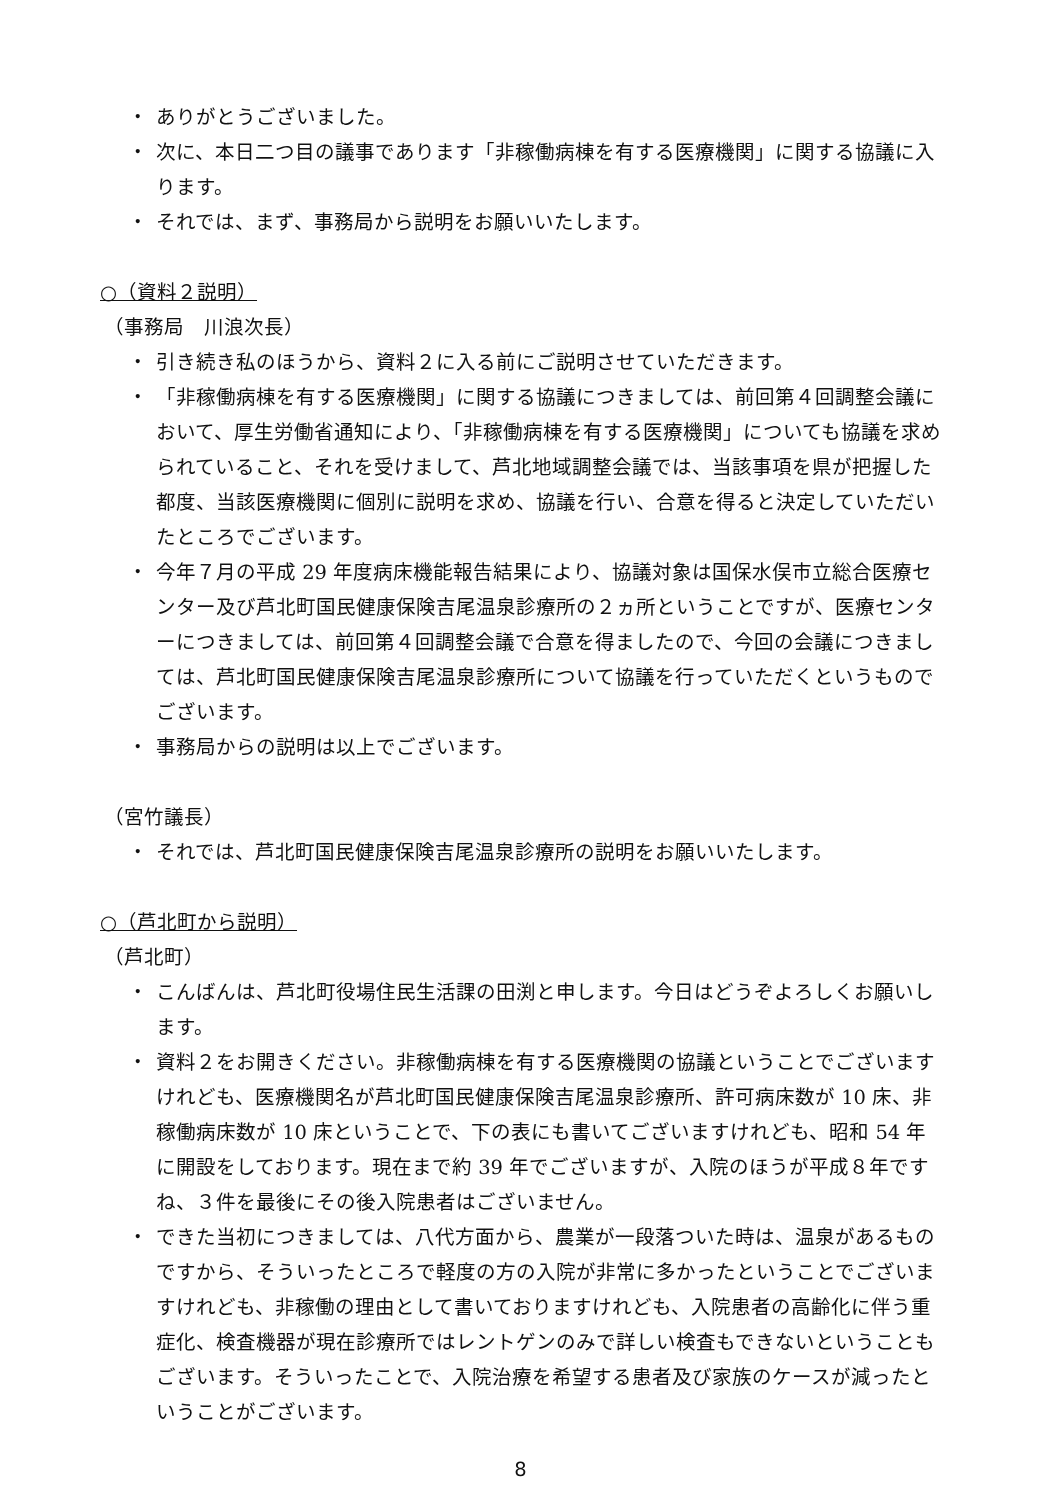・ ありがとうございました。
・ 次に、本日二つ目の議事であります「非稼働病棟を有する医療機関」に関する協議に入ります。
・ それでは、まず、事務局から説明をお願いいたします。
○（資料２説明）
（事務局　川浪次長）
・ 引き続き私のほうから、資料２に入る前にご説明させていただきます。
・ 「非稼働病棟を有する医療機関」に関する協議につきましては、前回第４回調整会議において、厚生労働省通知により、「非稼働病棟を有する医療機関」についても協議を求められていること、それを受けまして、芦北地域調整会議では、当該事項を県が把握した都度、当該医療機関に個別に説明を求め、協議を行い、合意を得ると決定していただいたところでございます。
・ 今年７月の平成 29 年度病床機能報告結果により、協議対象は国保水俣市立総合医療センター及び芦北町国民健康保険吉尾温泉診療所の２ヵ所ということですが、医療センターにつきましては、前回第４回調整会議で合意を得ましたので、今回の会議につきましては、芦北町国民健康保険吉尾温泉診療所について協議を行っていただくというものでございます。
・ 事務局からの説明は以上でございます。
（宮竹議長）
・ それでは、芦北町国民健康保険吉尾温泉診療所の説明をお願いいたします。
○（芦北町から説明）
（芦北町）
・ こんばんは、芦北町役場住民生活課の田渕と申します。今日はどうぞよろしくお願いします。
・ 資料２をお開きください。非稼働病棟を有する医療機関の協議ということでございますけれども、医療機関名が芦北町国民健康保険吉尾温泉診療所、許可病床数が 10 床、非稼働病床数が 10 床ということで、下の表にも書いてございますけれども、昭和 54 年に開設をしております。現在まで約 39 年でございますが、入院のほうが平成８年ですね、３件を最後にその後入院患者はございません。
・ できた当初につきましては、八代方面から、農業が一段落ついた時は、温泉があるものですから、そういったところで軽度の方の入院が非常に多かったということでございますけれども、非稼働の理由として書いておりますけれども、入院患者の高齢化に伴う重症化、検査機器が現在診療所ではレントゲンのみで詳しい検査もできないということもございます。そういったことで、入院治療を希望する患者及び家族のケースが減ったということがございます。
8